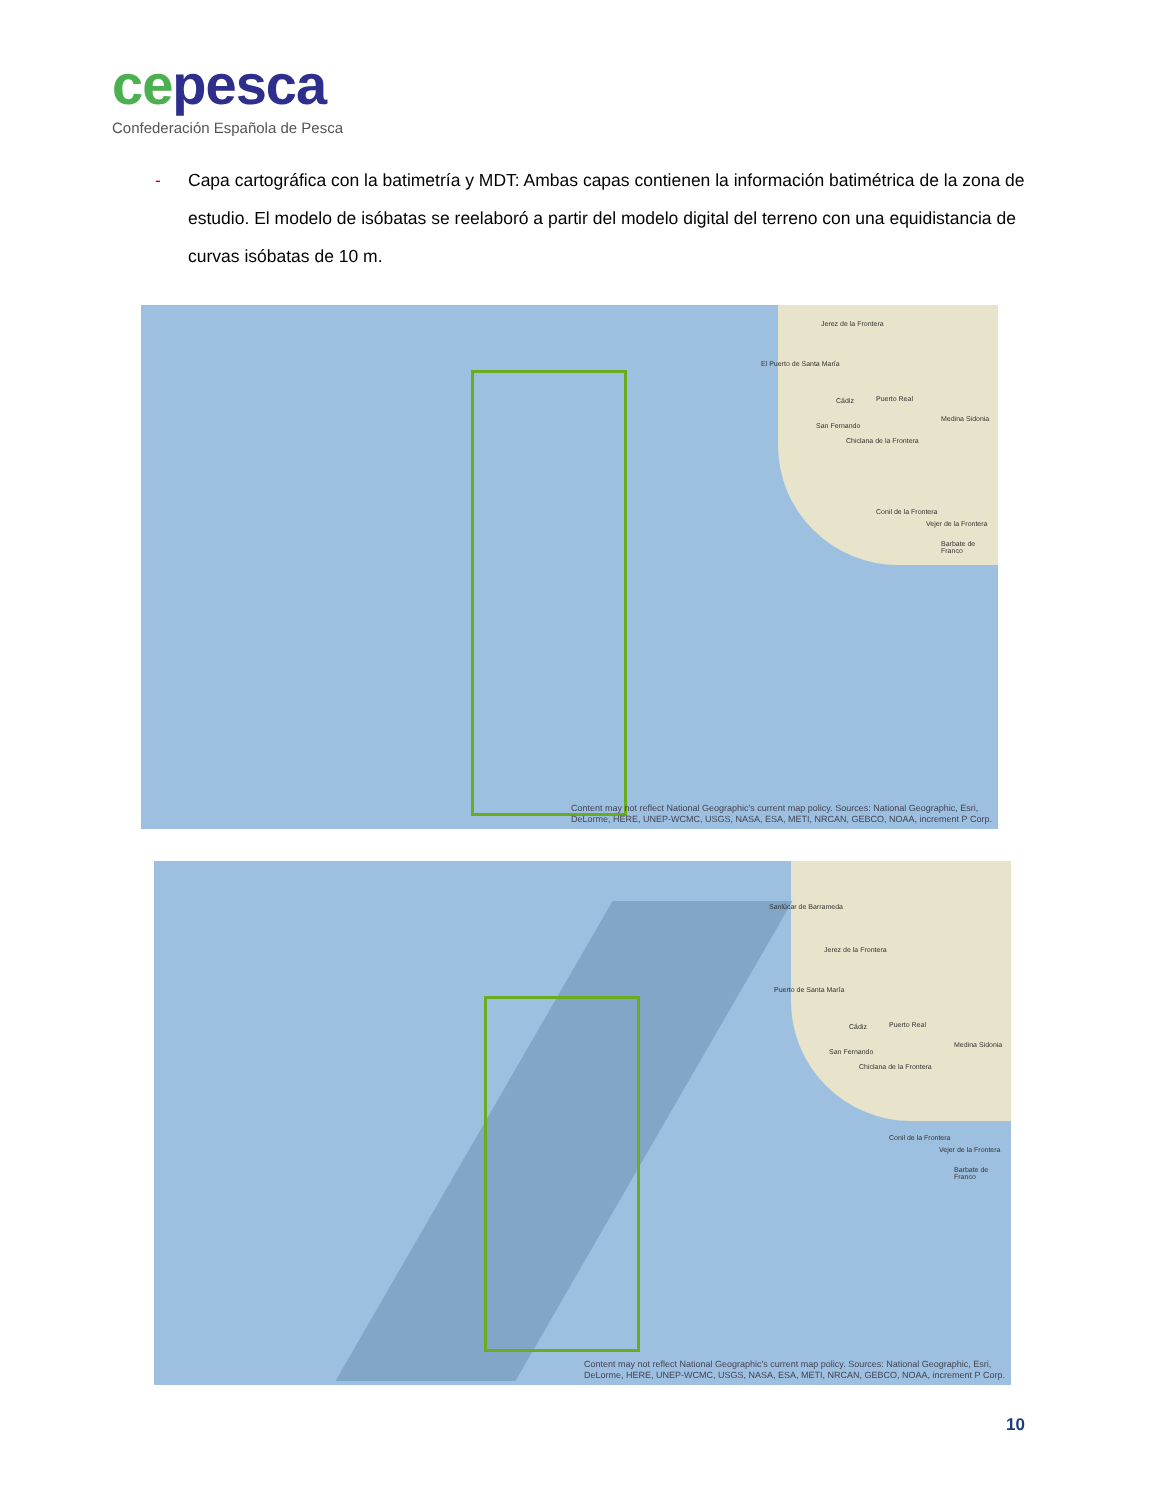ce pesca
Confederación Española de Pesca
- Capa cartográfica con la batimetría y MDT: Ambas capas contienen la información batimétrica de la zona de estudio. El modelo de isóbatas se reelaboró a partir del modelo digital del terreno con una equidistancia de curvas isóbatas de 10 m.
Jerez de la Frontera
El Puerto de Santa María
Cádiz Puerto Real
San Fernando
Chiclana de la Frontera
Medina Sidonia
Conil de la Frontera
Vejer de la Frontera
Barbate de Franco
Content may not reflect National Geographic's current map policy. Sources: National Geographic, Esri, DeLorme, HERE, UNEP-WCMC, USGS, NASA, ESA, METI, NRCAN, GEBCO, NOAA, increment P Corp.
Sanlúcar de Barrameda
Jerez de la Frontera
Puerto de Santa María
Cádiz Puerto Real
San Fernando
Chiclana de la Frontera
Medina Sidonia
Conil de la Frontera
Vejer de la Frontera
Barbate de Franco
Content may not reflect National Geographic's current map policy. Sources: National Geographic, Esri, DeLorme, HERE, UNEP-WCMC, USGS, NASA, ESA, METI, NRCAN, GEBCO, NOAA, increment P Corp.
10